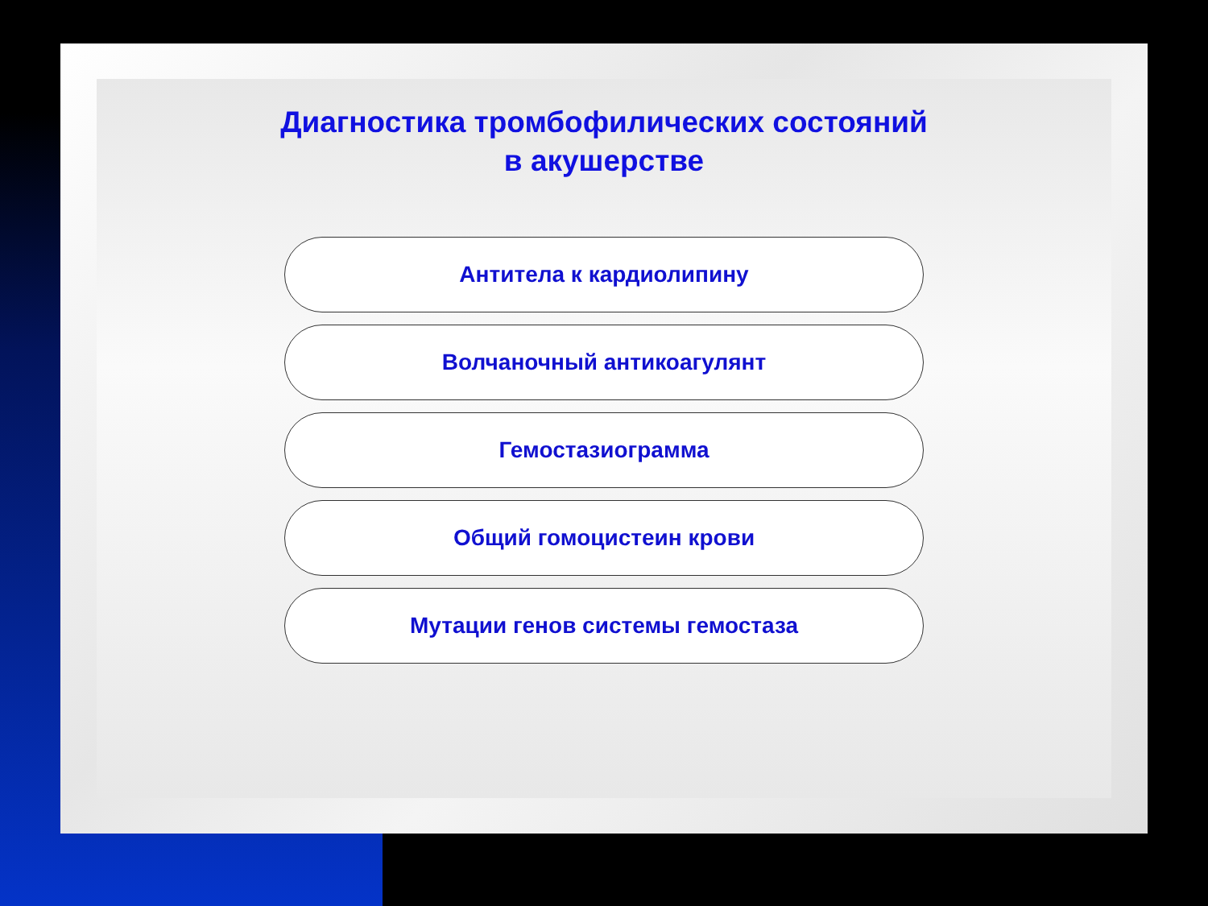Диагностика тромбофилических состояний
в акушерстве
Антитела к кардиолипину
Волчаночный антикоагулянт
Гемостазиограмма
Общий гомоцистеин крови
Мутации генов системы гемостаза